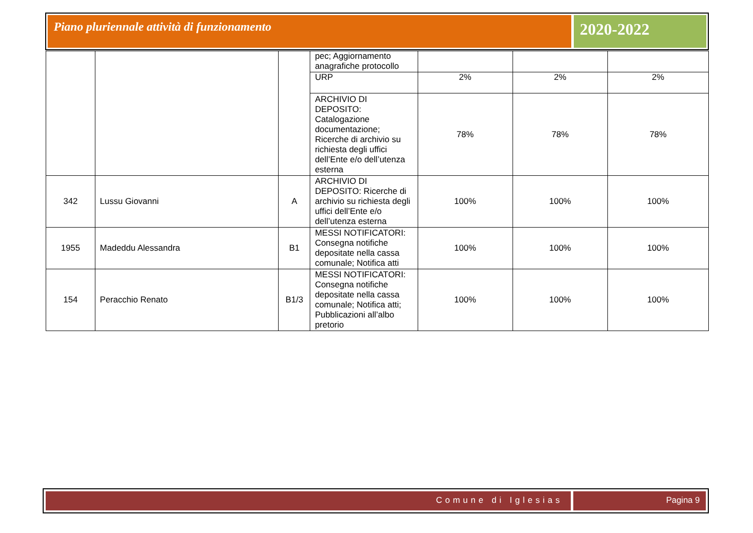Piano pluriennale attività di funzionamento
2020-2022
| | | | pec; Aggiornamento anagrafiche protocollo | | | |
| | | | URP | 2% | 2% | 2% |
| | | | ARCHIVIO DI DEPOSITO: Catalogazione documentazione; Ricerche di archivio su richiesta degli uffici dell’Ente e/o dell’utenza esterna | 78% | 78% | 78% |
| 342 | Lussu Giovanni | A | ARCHIVIO DI DEPOSITO: Ricerche di archivio su richiesta degli uffici dell’Ente e/o dell’utenza esterna | 100% | 100% | 100% |
| 1955 | Madeddu Alessandra | B1 | MESSI NOTIFICATORI: Consegna notifiche depositate nella cassa comunale; Notifica atti | 100% | 100% | 100% |
| 154 | Peracchio Renato | B1/3 | MESSI NOTIFICATORI: Consegna notifiche depositate nella cassa comunale; Notifica atti; Pubblicazioni all’albo pretorio | 100% | 100% | 100% |
Comune di Iglesias Pagina 9